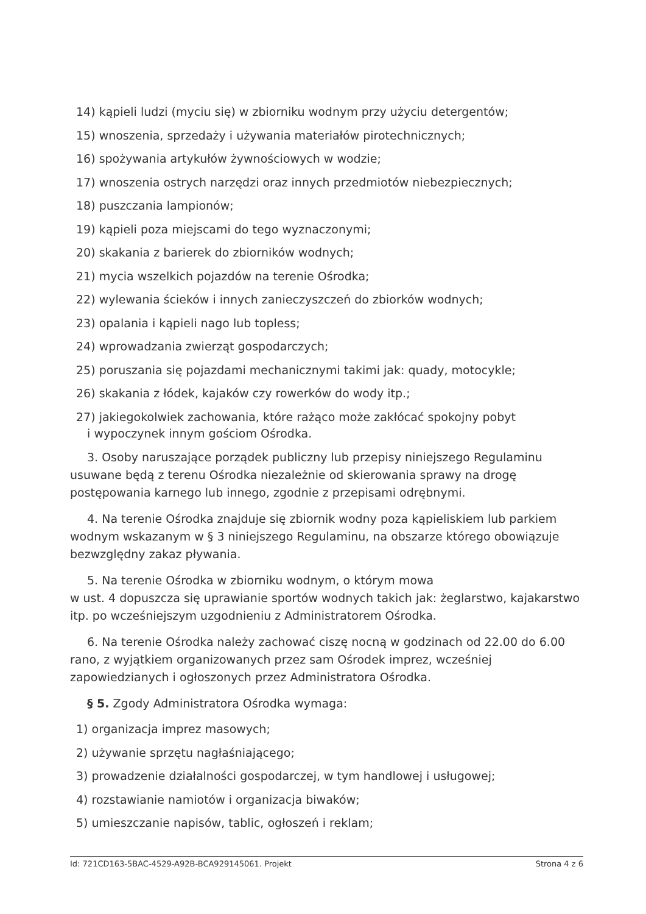14) kąpieli ludzi (myciu się) w zbiorniku wodnym przy użyciu detergentów;
15) wnoszenia, sprzedaży i używania materiałów pirotechnicznych;
16) spożywania artykułów żywnościowych w wodzie;
17) wnoszenia ostrych narzędzi oraz innych przedmiotów niebezpiecznych;
18) puszczania lampionów;
19) kąpieli poza miejscami do tego wyznaczonymi;
20) skakania z barierek do zbiorników wodnych;
21) mycia wszelkich pojazdów na terenie Ośrodka;
22) wylewania ścieków i innych zanieczyszczeń do zbiorków wodnych;
23) opalania i kąpieli nago lub topless;
24) wprowadzania zwierząt gospodarczych;
25) poruszania się pojazdami mechanicznymi takimi jak: quady, motocykle;
26) skakania z łódek, kajaków czy rowerków do wody itp.;
27) jakiegokolwiek zachowania, które rażąco może zakłócać spokojny pobyt
i wypoczynek innym gościom Ośrodka.
3. Osoby naruszające porządek publiczny lub przepisy niniejszego Regulaminu usuwane będą z terenu Ośrodka niezależnie od skierowania sprawy na drogę postępowania karnego lub innego, zgodnie z przepisami odrębnymi.
4. Na terenie Ośrodka znajduje się zbiornik wodny poza kąpieliskiem lub parkiem wodnym wskazanym w § 3 niniejszego Regulaminu, na obszarze którego obowiązuje bezwzględny zakaz pływania.
5. Na terenie Ośrodka w zbiorniku wodnym, o którym mowa
w ust. 4 dopuszcza się uprawianie sportów wodnych takich jak: żeglarstwo, kajakarstwo itp. po wcześniejszym uzgodnieniu z Administratorem Ośrodka.
6. Na terenie Ośrodka należy zachować ciszę nocną w godzinach od 22.00 do 6.00 rano, z wyjątkiem organizowanych przez sam Ośrodek imprez, wcześniej zapowiedzianych i ogłoszonych przez Administratora Ośrodka.
§ 5. Zgody Administratora Ośrodka wymaga:
1) organizacja imprez masowych;
2) używanie sprzętu nagłaśniającego;
3) prowadzenie działalności gospodarczej, w tym handlowej i usługowej;
4) rozstawianie namiotów i organizacja biwaków;
5) umieszczanie napisów, tablic, ogłoszeń i reklam;
Id: 721CD163-5BAC-4529-A92B-BCA929145061. Projekt Strona 4 z 6